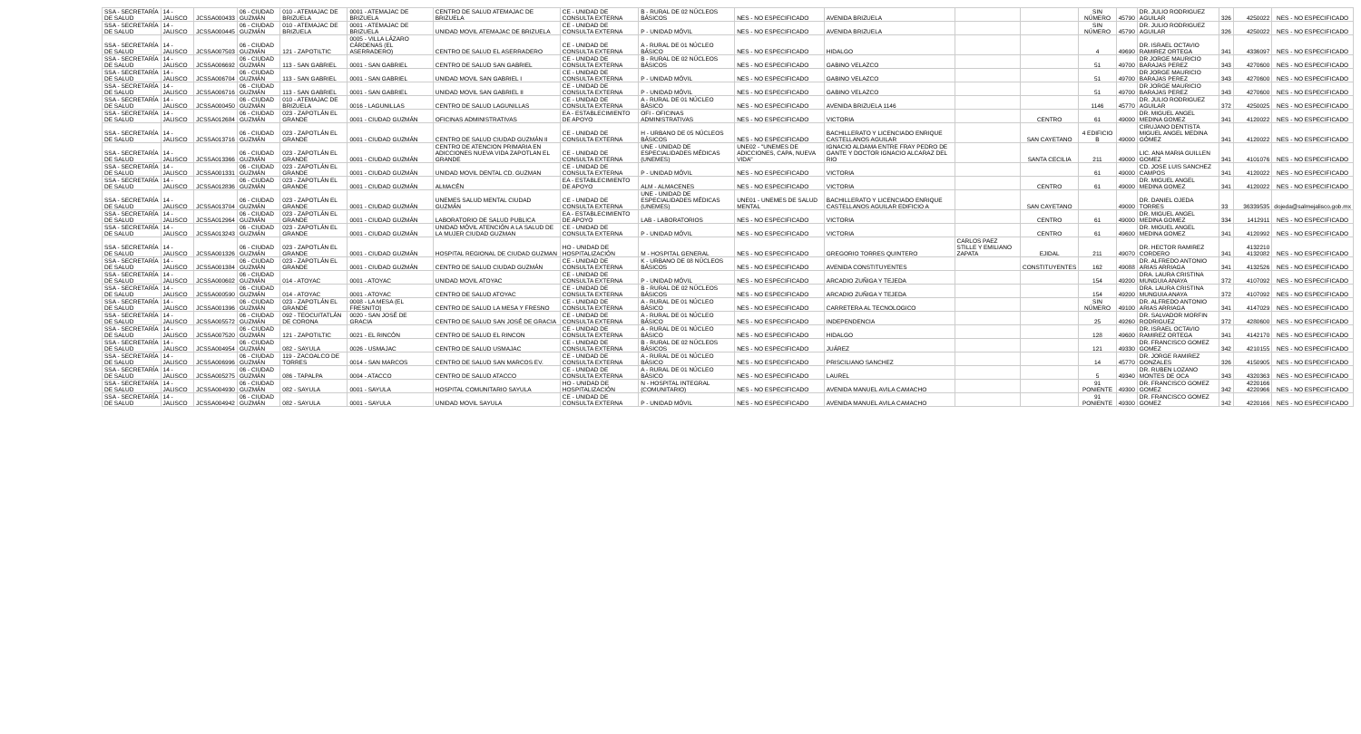| SSA - SECRETARÍA DE SALUD | 14 - JALISCO | JCSSA000433 | 06 - CIUDAD GUZMÁN | 010 - ATEMAJAC DE BRIZUELA | 0001 - ATEMAJAC DE BRIZUELA | CENTRO DE SALUD ATEMAJAC DE BRIZUELA | CE - UNIDAD DE CONSULTA EXTERNA | B - RURAL DE 02 NÚCLEOS BÁSICOS | NES - NO ESPECIFICADO | AVENIDA BRIZUELA | | | SIN NÚMERO | 45790 | DR. JULIO RODRIGUEZ AGUILAR | 326 | 4250022 | NES - NO ESPECIFICADO |
| SSA - SECRETARÍA DE SALUD | 14 - JALISCO | JCSSA000445 | 06 - CIUDAD GUZMÁN | 010 - ATEMAJAC DE BRIZUELA | 0001 - ATEMAJAC DE BRIZUELA | UNIDAD MOVIL ATEMAJAC DE BRIZUELA | CE - UNIDAD DE CONSULTA EXTERNA | P - UNIDAD MÓVIL | NES - NO ESPECIFICADO | AVENIDA BRIZUELA | | | SIN NÚMERO | 45790 | DR. JULIO RODRIGUEZ AGUILAR | 326 | 4250022 | NES - NO ESPECIFICADO |
| SSA - SECRETARÍA DE SALUD | 14 - JALISCO | JCSSA007503 | 06 - CIUDAD GUZMÁN | 121 - ZAPOTILTIC | 0005 - VILLA LÁZARO CÁRDENAS (EL ASERRADERO) | CENTRO DE SALUD EL ASERRADERO | CE - UNIDAD DE CONSULTA EXTERNA | A - RURAL DE 01 NÚCLEO BÁSICO | NES - NO ESPECIFICADO | HIDALGO | | | 4 | 49690 | DR. ISRAEL OCTAVIO RAMIREZ ORTEGA | 341 | 4336097 | NES - NO ESPECIFICADO |
| SSA - SECRETARÍA DE SALUD | 14 - JALISCO | JCSSA006692 | 06 - CIUDAD GUZMÁN | 113 - SAN GABRIEL | 0001 - SAN GABRIEL | CENTRO DE SALUD SAN GABRIEL | CE - UNIDAD DE CONSULTA EXTERNA | B - RURAL DE 02 NÚCLEOS BÁSICOS | NES - NO ESPECIFICADO | GABINO VELAZCO | | | 51 | 49700 | DR JORGE MAURICIO BARAJAS PEREZ | 343 | 4270600 | NES - NO ESPECIFICADO |
| SSA - SECRETARÍA DE SALUD | 14 - JALISCO | JCSSA006704 | 06 - CIUDAD GUZMÁN | 113 - SAN GABRIEL | 0001 - SAN GABRIEL | UNIDAD MOVIL SAN GABRIEL I | CE - UNIDAD DE CONSULTA EXTERNA | P - UNIDAD MÓVIL | NES - NO ESPECIFICADO | GABINO VELAZCO | | | 51 | 49700 | DR JORGE MAURICIO BARAJAS PEREZ | 343 | 4270600 | NES - NO ESPECIFICADO |
| SSA - SECRETARÍA DE SALUD | 14 - JALISCO | JCSSA006716 | 06 - CIUDAD GUZMÁN | 113 - SAN GABRIEL | 0001 - SAN GABRIEL | UNIDAD MOVIL SAN GABRIEL II | CE - UNIDAD DE CONSULTA EXTERNA | P - UNIDAD MÓVIL | NES - NO ESPECIFICADO | GABINO VELAZCO | | | 51 | 49700 | DR JORGE MAURICIO BARAJAS PEREZ | 343 | 4270600 | NES - NO ESPECIFICADO |
| SSA - SECRETARÍA DE SALUD | 14 - JALISCO | JCSSA000450 | 06 - CIUDAD GUZMÁN | 010 - ATEMAJAC DE BRIZUELA | 0016 - LAGUNILLAS | CENTRO DE SALUD LAGUNILLAS | CE - UNIDAD DE CONSULTA EXTERNA | A - RURAL DE 01 NÚCLEO BÁSICO | NES - NO ESPECIFICADO | AVENIDA BRIZUELA 1146 | | | 1146 | 45770 | DR. JULIO RODRIGUEZ AGUILAR | 372 | 4250025 | NES - NO ESPECIFICADO |
| SSA - SECRETARÍA DE SALUD | 14 - JALISCO | JCSSA012684 | 06 - CIUDAD GUZMÁN | 023 - ZAPOTLÁN EL GRANDE | 0001 - CIUDAD GUZMÁN | OFICINAS ADMINISTRATIVAS | EA - ESTABLECIMIENTO DE APOYO | OFI - OFICINAS ADMINISTRATIVAS | NES - NO ESPECIFICADO | VICTORIA | | CENTRO | 61 | 49000 | DR. MIGUEL ANGEL MEDINA GOMEZ | 341 | 4120022 | NES - NO ESPECIFICADO |
| SSA - SECRETARÍA DE SALUD | 14 - JALISCO | JCSSA013716 | 06 - CIUDAD GUZMÁN | 023 - ZAPOTLÁN EL GRANDE | 0001 - CIUDAD GUZMÁN | CENTRO DE SALUD CIUDAD GUZMÁN II | CE - UNIDAD DE CONSULTA EXTERNA | H - URBANO DE 05 NÚCLEOS BÁSICOS | NES - NO ESPECIFICADO | BACHILLERATO Y LICENCIADO ENRIQUE CASTELLANOS AGUILAR | | SAN CAYETANO | 4 EDIFICIO B | 49000 | CIRUJANO DENTISTA MIGUEL ANGEL MEDINA GÓMEZ | 341 | 4120022 | NES - NO ESPECIFICADO |
| SSA - SECRETARÍA DE SALUD | 14 - JALISCO | JCSSA013366 | 06 - CIUDAD GUZMÁN | 023 - ZAPOTLÁN EL GRANDE | 0001 - CIUDAD GUZMÁN | CENTRO DE ATENCION PRIMARIA EN ADICCIONES NUEVA VIDA ZAPOTLAN EL GRANDE | CE - UNIDAD DE CONSULTA EXTERNA | UNE - UNIDAD DE ESPECIALIDADES MÉDICAS (UNEMES) | UNE02 - "UNEMES DE ADICCIONES, CAPA, NUEVA VIDA" | IGNACIO ALDAMA ENTRE FRAY PEDRO DE GANTE Y DOCTOR IGNACIO ALCARAZ DEL RIO | | SANTA CECILIA | 211 | 49000 | LIC. ANA MARIA GUILLEN GOMEZ | 341 | 4101076 | NES - NO ESPECIFICADO |
| SSA - SECRETARÍA DE SALUD | 14 - JALISCO | JCSSA001331 | 06 - CIUDAD GUZMÁN | 023 - ZAPOTLÁN EL GRANDE | 0001 - CIUDAD GUZMÁN | UNIDAD MOVIL DENTAL CD. GUZMAN | CE - UNIDAD DE CONSULTA EXTERNA | P - UNIDAD MÓVIL | NES - NO ESPECIFICADO | VICTORIA | | | 61 | 49000 | CD. JOSE LUIS SANCHEZ CAMPOS | 341 | 4120022 | NES - NO ESPECIFICADO |
| SSA - SECRETARÍA DE SALUD | 14 - JALISCO | JCSSA012836 | 06 - CIUDAD GUZMÁN | 023 - ZAPOTLÁN EL GRANDE | 0001 - CIUDAD GUZMÁN | ALMACÉN | EA - ESTABLECIMIENTO DE APOYO | ALM - ALMACENES | NES - NO ESPECIFICADO | VICTORIA | | CENTRO | 61 | 49000 | DR. MIGUEL ANGEL MEDINA GOMEZ | 341 | 4120022 | NES - NO ESPECIFICADO |
| SSA - SECRETARÍA DE SALUD | 14 - JALISCO | JCSSA013704 | 06 - CIUDAD GUZMÁN | 023 - ZAPOTLÁN EL GRANDE | 0001 - CIUDAD GUZMÁN | UNEMES SALUD MENTAL CIUDAD GUZMÁN | CE - UNIDAD DE CONSULTA EXTERNA | UNE - UNIDAD DE ESPECIALIDADES MÉDICAS (UNEMES) | UNE01 - UNEMES DE SALUD MENTAL | BACHILLERATO Y LICENCIADO ENRIQUE CASTELLANOS AGUILAR EDIFICIO A | | SAN CAYETANO | | 49000 | DR. DANIEL OJEDA TORRES | 33 | 36339535 | dojeda@salmejalisco.gob.mx |
| SSA - SECRETARÍA DE SALUD | 14 - JALISCO | JCSSA012964 | 06 - CIUDAD GUZMÁN | 023 - ZAPOTLÁN EL GRANDE | 0001 - CIUDAD GUZMÁN | LABORATORIO DE SALUD PUBLICA | EA - ESTABLECIMIENTO DE APOYO | LAB - LABORATORIOS | NES - NO ESPECIFICADO | VICTORIA | | CENTRO | 61 | 49000 | DR. MIGUEL ANGEL MEDINA GOMEZ | 334 | 1412911 | NES - NO ESPECIFICADO |
| SSA - SECRETARÍA DE SALUD | 14 - JALISCO | JCSSA013243 | 06 - CIUDAD GUZMÁN | 023 - ZAPOTLÁN EL GRANDE | 0001 - CIUDAD GUZMÁN | UNIDAD MÓVIL ATENCIÓN A LA SALUD DE LA MUJER CIUDAD GUZMAN | CE - UNIDAD DE CONSULTA EXTERNA | P - UNIDAD MÓVIL | NES - NO ESPECIFICADO | VICTORIA | | CENTRO | 61 | 49600 | DR. MIGUEL ANGEL MEDINA GOMEZ | 341 | 4120992 | NES - NO ESPECIFICADO |
| SSA - SECRETARÍA DE SALUD | 14 - JALISCO | JCSSA001326 | 06 - CIUDAD GUZMÁN | 023 - ZAPOTLÁN EL GRANDE | 0001 - CIUDAD GUZMÁN | HOSPITAL REGIONAL DE CIUDAD GUZMAN | HO - UNIDAD DE HOSPITALIZACIÓN | M - HOSPITAL GENERAL | NES - NO ESPECIFICADO | GREGORIO TORRES QUINTERO | CARLOS PAEZ STILLE Y EMILIANO ZAPATA | EJIDAL | 211 | 49070 | DR. HECTOR RAMIREZ CORDERO | 341 | 4132210 4132082 | NES - NO ESPECIFICADO |
| SSA - SECRETARÍA DE SALUD | 14 - JALISCO | JCSSA001384 | 06 - CIUDAD GUZMÁN | 023 - ZAPOTLÁN EL GRANDE | 0001 - CIUDAD GUZMÁN | CENTRO DE SALUD CIUDAD GUZMÁN | CE - UNIDAD DE CONSULTA EXTERNA | K - URBANO DE 08 NÚCLEOS BÁSICOS | NES - NO ESPECIFICADO | AVENIDA CONSTITUYENTES | | CONSTITUYENTES | 162 | 49088 | DR. ALFREDO ANTONIO ARIAS ARRIAGA | 341 | 4132526 | NES - NO ESPECIFICADO |
| SSA - SECRETARÍA DE SALUD | 14 - JALISCO | JCSSA000602 | 06 - CIUDAD GUZMÁN | 014 - ATOYAC | 0001 - ATOYAC | UNIDAD MOVIL ATOYAC | CE - UNIDAD DE CONSULTA EXTERNA | P - UNIDAD MÓVIL | NES - NO ESPECIFICADO | ARCADIO ZUÑIGA Y TEJEDA | | | 154 | 49200 | DRA. LAURA CRISTINA MUNGUIA ANAYA | 372 | 4107092 | NES - NO ESPECIFICADO |
| SSA - SECRETARÍA DE SALUD | 14 - JALISCO | JCSSA000590 | 06 - CIUDAD GUZMÁN | 014 - ATOYAC | 0001 - ATOYAC | CENTRO DE SALUD ATOYAC | CE - UNIDAD DE CONSULTA EXTERNA | B - RURAL DE 02 NÚCLEOS BÁSICOS | NES - NO ESPECIFICADO | ARCADIO ZUÑIGA Y TEJEDA | | | 154 | 49200 | DRA. LAURA CRISTINA MUNGUIA ANAYA | 372 | 4107092 | NES - NO ESPECIFICADO |
| SSA - SECRETARÍA DE SALUD | 14 - JALISCO | JCSSA001396 | 06 - CIUDAD GUZMÁN | 023 - ZAPOTLÁN EL GRANDE | 0008 - LA MESA (EL FRESNITO) | CENTRO DE SALUD LA MESA Y FRESNO | CE - UNIDAD DE CONSULTA EXTERNA | A - RURAL DE 01 NÚCLEO BÁSICO | NES - NO ESPECIFICADO | CARRETERA AL TECNOLOGICO | | | SIN NÚMERO | 49100 | DR. ALFREDO ANTONIO ARIAS ARRIAGA | 341 | 4147029 | NES - NO ESPECIFICADO |
| SSA - SECRETARÍA DE SALUD | 14 - JALISCO | JCSSA005572 | 06 - CIUDAD GUZMÁN | 092 - TEOCUITATLÁN DE CORONA | 0020 - SAN JOSÉ DE GRACIA | CENTRO DE SALUD SAN JOSÉ DE GRACIA | CE - UNIDAD DE CONSULTA EXTERNA | A - RURAL DE 01 NÚCLEO BÁSICO | NES - NO ESPECIFICADO | INDEPENDENCIA | | | 25 | 49260 | DR. SALVADOR MORFIN RODRIGUEZ | 372 | 4280600 | NES - NO ESPECIFICADO |
| SSA - SECRETARÍA DE SALUD | 14 - JALISCO | JCSSA007520 | 06 - CIUDAD GUZMÁN | 121 - ZAPOTILTIC | 0021 - EL RINCÓN | CENTRO DE SALUD EL RINCON | CE - UNIDAD DE CONSULTA EXTERNA | A - RURAL DE 01 NÚCLEO BÁSICO | NES - NO ESPECIFICADO | HIDALGO | | | 128 | 49600 | DR. ISRAEL OCTAVIO RAMIREZ ORTEGA | 341 | 4142170 | NES - NO ESPECIFICADO |
| SSA - SECRETARÍA DE SALUD | 14 - JALISCO | JCSSA004954 | 06 - CIUDAD GUZMÁN | 082 - SAYULA | 0026 - USMAJAC | CENTRO DE SALUD USMAJAC | CE - UNIDAD DE CONSULTA EXTERNA | B - RURAL DE 02 NÚCLEOS BÁSICOS | NES - NO ESPECIFICADO | JUÁREZ | | | 121 | 49330 | DR. FRANCISCO GOMEZ GOMEZ | 342 | 4210155 | NES - NO ESPECIFICADO |
| SSA - SECRETARÍA DE SALUD | 14 - JALISCO | JCSSA006996 | 06 - CIUDAD GUZMÁN | 119 - ZACOALCO DE TORRES | 0014 - SAN MARCOS | CENTRO DE SALUD SAN MARCOS EV. | CE - UNIDAD DE CONSULTA EXTERNA | A - RURAL DE 01 NÚCLEO BÁSICO | NES - NO ESPECIFICADO | PRISCILIANO SANCHEZ | | | 14 | 45770 | DR. JORGE RAMIREZ GONZALES | 326 | 4150905 | NES - NO ESPECIFICADO |
| SSA - SECRETARÍA DE SALUD | 14 - JALISCO | JCSSA005275 | 06 - CIUDAD GUZMÁN | 086 - TAPALPA | 0004 - ATACCO | CENTRO DE SALUD ATACCO | CE - UNIDAD DE CONSULTA EXTERNA | A - RURAL DE 01 NÚCLEO BÁSICO | NES - NO ESPECIFICADO | LAUREL | | | 5 | 49340 | DR. RUBEN LOZANO MONTES DE OCA | 343 | 4320363 | NES - NO ESPECIFICADO |
| SSA - SECRETARÍA DE SALUD | 14 - JALISCO | JCSSA004930 | 06 - CIUDAD GUZMÁN | 082 - SAYULA | 0001 - SAYULA | HOSPITAL COMUNITARIO SAYULA | HO - UNIDAD DE HOSPITALIZACIÓN | N - HOSPITAL INTEGRAL (COMUNITARIO) | NES - NO ESPECIFICADO | AVENIDA MANUEL AVILA CAMACHO | | | 91 PONIENTE | 49300 | DR. FRANCISCO GOMEZ GOMEZ | 342 | 4220166 4220966 | NES - NO ESPECIFICADO |
| SSA - SECRETARÍA DE SALUD | 14 - JALISCO | JCSSA004942 | 06 - CIUDAD GUZMÁN | 082 - SAYULA | 0001 - SAYULA | UNIDAD MOVIL SAYULA | CE - UNIDAD DE CONSULTA EXTERNA | P - UNIDAD MÓVIL | NES - NO ESPECIFICADO | AVENIDA MANUEL AVILA CAMACHO | | | 91 PONIENTE | 49300 | DR. FRANCISCO GOMEZ GOMEZ | 342 | 4220166 | NES - NO ESPECIFICADO |